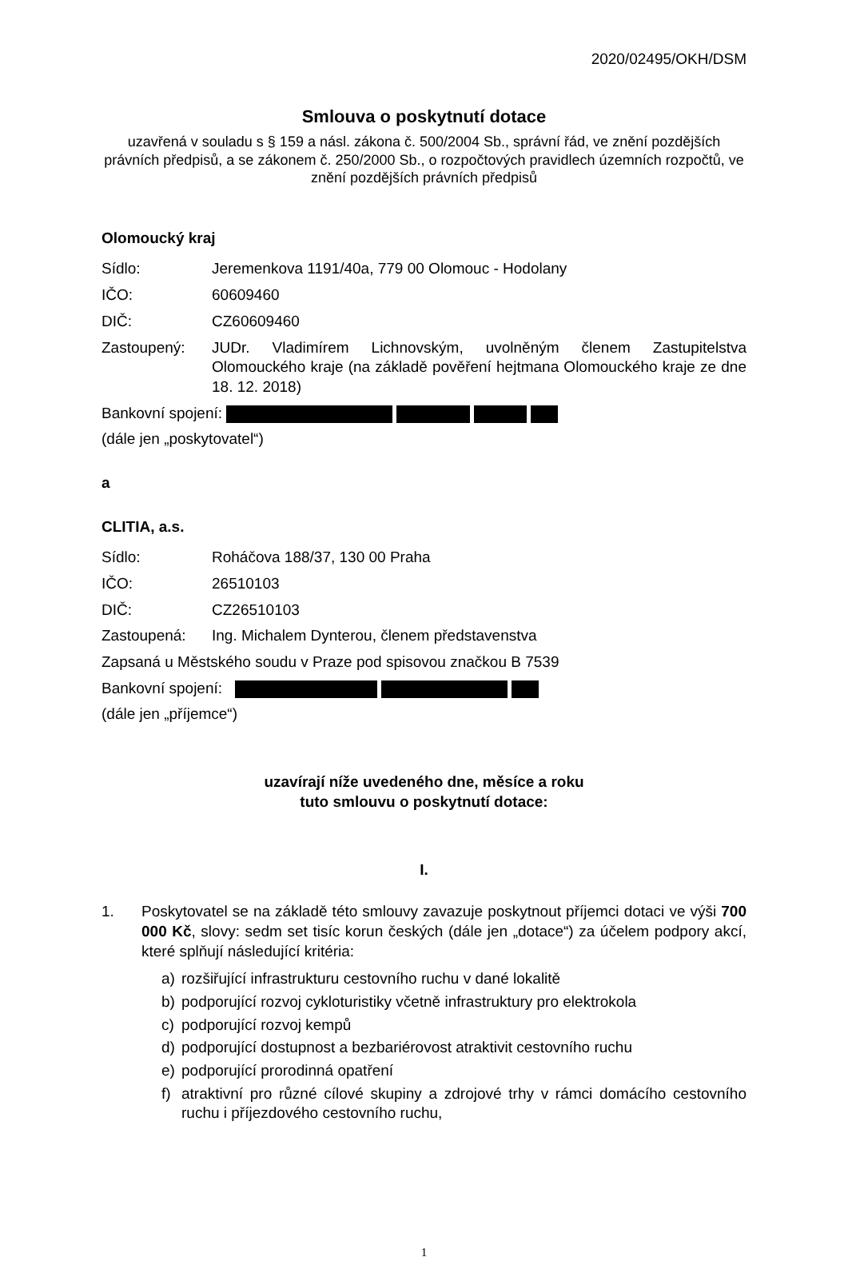2020/02495/OKH/DSM
Smlouva o poskytnutí dotace
uzavřená v souladu s § 159 a násl. zákona č. 500/2004 Sb., správní řád, ve znění pozdějších právních předpisů, a se zákonem č. 250/2000 Sb., o rozpočtových pravidlech územních rozpočtů, ve znění pozdějších právních předpisů
Olomoucký kraj
Sídlo: Jeremenkova 1191/40a, 779 00 Olomouc - Hodolany
IČO: 60609460
DIČ: CZ60609460
Zastoupený: JUDr. Vladimírem Lichnovským, uvolněným členem Zastupitelstva Olomouckého kraje (na základě pověření hejtmana Olomouckého kraje ze dne 18. 12. 2018)
Bankovní spojení:
(dále jen „poskytovatel“)
a
CLITIA, a.s.
Sídlo: Roháčova 188/37, 130 00 Praha
IČO: 26510103
DIČ: CZ26510103
Zastoupená: Ing. Michalem Dynterou, členem představenstva
Zapsaná u Městského soudu v Praze pod spisovou značkou B 7539
Bankovní spojení:
(dále jen „příjemce“)
uzavírají níže uvedeného dne, měsíce a roku
tuto smlouvu o poskytnutí dotace:
I.
1. Poskytovatel se na základě této smlouvy zavazuje poskytnout příjemci dotaci ve výši 700 000 Kč, slovy: sedm set tisíc korun českých (dále jen „dotace“) za účelem podpory akcí, které splňují následující kritéria:
a) rozšiřující infrastrukturu cestovního ruchu v dané lokalitě
b) podporující rozvoj cykloturistiky včetně infrastruktury pro elektrokola
c) podporující rozvoj kempů
d) podporující dostupnost a bezbariérovost atraktivit cestovního ruchu
e) podporující prorodinná opatření
f) atraktivní pro různé cílové skupiny a zdrojové trhy v rámci domácího cestovního ruchu i příjezdového cestovního ruchu,
1